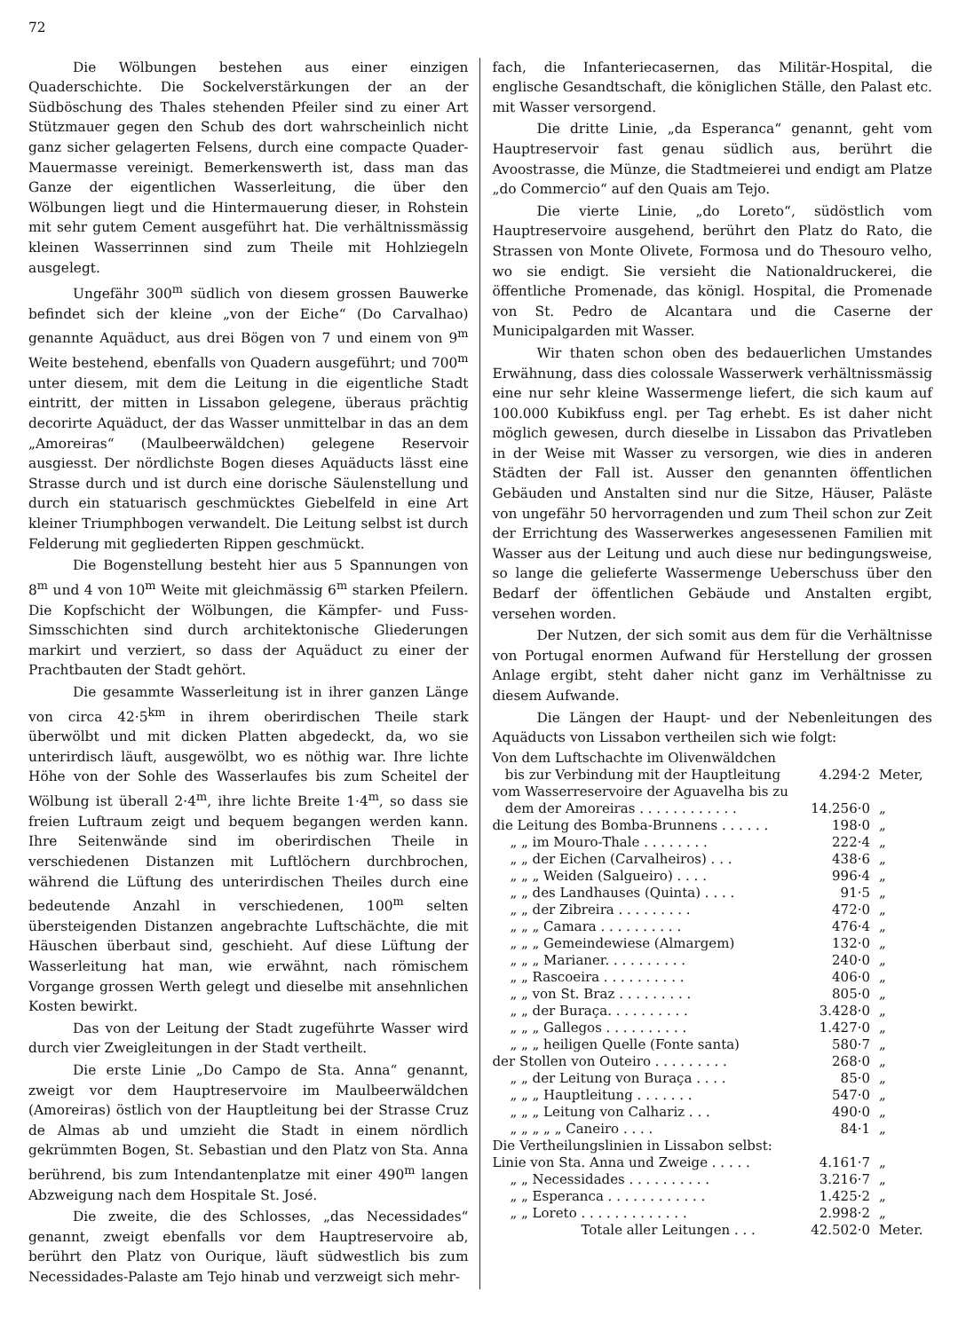72
Die Wölbungen bestehen aus einer einzigen Quaderschichte. Die Sockelverstärkungen der an der Südböschung des Thales stehenden Pfeiler sind zu einer Art Stützmauer gegen den Schub des dort wahrscheinlich nicht ganz sicher gelagerten Felsens, durch eine compacte Quader-Mauermasse vereinigt. Bemerkenswerth ist, dass man das Ganze der eigentlichen Wasserleitung, die über den Wölbungen liegt und die Hintermauerung dieser, in Rohstein mit sehr gutem Cement ausgeführt hat. Die verhältnissmässig kleinen Wasserrinnen sind zum Theile mit Hohlziegeln ausgelegt.
Ungefähr 300<sup>m</sup> südlich von diesem grossen Bauwerke befindet sich der kleine „von der Eiche“ (Do Carvalhao) genannte Aquäduct, aus drei Bögen von 7 und einem von 9<sup>m</sup> Weite bestehend, ebenfalls von Quadern ausgeführt; und 700<sup>m</sup> unter diesem, mit dem die Leitung in die eigentliche Stadt eintritt, der mitten in Lissabon gelegene, überaus prächtig decorirte Aquäduct, der das Wasser unmittelbar in das an dem „Amoreiras“ (Maulbeerwäldchen) gelegene Reservoir ausgiesst. Der nördlichste Bogen dieses Aquäducts lässt eine Strasse durch und ist durch eine dorische Säulenstellung und durch ein statuarisch geschmücktes Giebelfeld in eine Art kleiner Triumphbogen verwandelt. Die Leitung selbst ist durch Felderung mit gegliederten Rippen geschmückt.
Die Bogenstellung besteht hier aus 5 Spannungen von 8<sup>m</sup> und 4 von 10<sup>m</sup> Weite mit gleichmässig 6<sup>m</sup> starken Pfeilern. Die Kopfschicht der Wölbungen, die Kämpfer- und Fuss-Simsschichten sind durch architektonische Gliederungen markirt und verziert, so dass der Aquäduct zu einer der Prachtbauten der Stadt gehört.
Die gesammte Wasserleitung ist in ihrer ganzen Länge von circa 42·5<sup>km</sup> in ihrem oberirdischen Theile stark überwölbt und mit dicken Platten abgedeckt, da, wo sie unterirdisch läuft, ausgewölbt, wo es nöthig war. Ihre lichte Höhe von der Sohle des Wasserlaufes bis zum Scheitel der Wölbung ist überall 2·4<sup>m</sup>, ihre lichte Breite 1·4<sup>m</sup>, so dass sie freien Luftraum zeigt und bequem begangen werden kann. Ihre Seitenwände sind im oberirdischen Theile in verschiedenen Distanzen mit Luftlöchern durchbrochen, während die Lüftung des unterirdischen Theiles durch eine bedeutende Anzahl in verschiedenen, 100<sup>m</sup> selten übersteigenden Distanzen angebrachte Luftschächte, die mit Häuschen überbaut sind, geschieht. Auf diese Lüftung der Wasserleitung hat man, wie erwähnt, nach römischem Vorgange grossen Werth gelegt und dieselbe mit ansehnlichen Kosten bewirkt.
Das von der Leitung der Stadt zugeführte Wasser wird durch vier Zweigleitungen in der Stadt vertheilt.
Die erste Linie „Do Campo de Sta. Anna“ genannt, zweigt vor dem Hauptreservoire im Maulbeerwäldchen (Amoreiras) östlich von der Hauptleitung bei der Strasse Cruz de Almas ab und umzieht die Stadt in einem nördlich gekrümmten Bogen, St. Sebastian und den Platz von Sta. Anna berührend, bis zum Intendantenplatze mit einer 490<sup>m</sup> langen Abzweigung nach dem Hospitale St. José.
Die zweite, die des Schlosses, „das Necessidades“ genannt, zweigt ebenfalls vor dem Hauptreservoire ab, berührt den Platz von Ourique, läuft südwestlich bis zum Necessidades-Palaste am Tejo hinab und verzweigt sich mehr-
fach, die Infanteriecasernen, das Militär-Hospital, die englische Gesandtschaft, die königlichen Ställe, den Palast etc. mit Wasser versorgend.
Die dritte Linie, „da Esperanca“ genannt, geht vom Hauptreservoir fast genau südlich aus, berührt die Avoostrasse, die Münze, die Stadtmeierei und endigt am Platze „do Commercio“ auf den Quais am Tejo.
Die vierte Linie, „do Loreto“, südöstlich vom Hauptreservoire ausgehend, berührt den Platz do Rato, die Strassen von Monte Olivete, Formosa und do Thesouro velho, wo sie endigt. Sie versieht die Nationaldruckerei, die öffentliche Promenade, das königl. Hospital, die Promenade von St. Pedro de Alcantara und die Caserne der Municipalgarden mit Wasser.
Wir thaten schon oben des bedauerlichen Umstandes Erwähnung, dass dies colossale Wasserwerk verhältnissmässig eine nur sehr kleine Wassermenge liefert, die sich kaum auf 100.000 Kubikfuss engl. per Tag erhebt. Es ist daher nicht möglich gewesen, durch dieselbe in Lissabon das Privatleben in der Weise mit Wasser zu versorgen, wie dies in anderen Städten der Fall ist. Ausser den genannten öffentlichen Gebäuden und Anstalten sind nur die Sitze, Häuser, Paläste von ungefähr 50 hervorragenden und zum Theil schon zur Zeit der Errichtung des Wasserwerkes angesessenen Familien mit Wasser aus der Leitung und auch diese nur bedingungsweise, so lange die gelieferte Wassermenge Ueberschuss über den Bedarf der öffentlichen Gebäude und Anstalten ergibt, versehen worden.
Der Nutzen, der sich somit aus dem für die Verhältnisse von Portugal enormen Aufwand für Herstellung der grossen Anlage ergibt, steht daher nicht ganz im Verhältnisse zu diesem Aufwande.
Die Längen der Haupt- und der Nebenleitungen des Aquäducts von Lissabon vertheilen sich wie folgt:
| Von dem Luftschachte im Olivenwäldchen bis zur Verbindung mit der Hauptleitung | 4.294·2 | Meter, |
| vom Wasserreservoire der Aguavelha bis zu dem der Amoreiras . . . . . . . . . . . . | 14.256·0 | „ |
| die Leitung des Bomba-Brunnens . . . . . . | 198·0 | „ |
| „ „ im Mouro-Thale . . . . . . . . | 222·4 | „ |
| „ „ der Eichen (Carvalheiros) . . . | 438·6 | „ |
| „ „ „ Weiden (Salgueiro) . . . . | 996·4 | „ |
| „ „ des Landhauses (Quinta) . . . . | 91·5 | „ |
| „ „ der Zibreira . . . . . . . . . | 472·0 | „ |
| „ „ „ Camara . . . . . . . . . . | 476·4 | „ |
| „ „ „ Gemeindewiese (Almargem) | 132·0 | „ |
| „ „ „ Marianer. . . . . . . . . . | 240·0 | „ |
| „ „ Rascoeira . . . . . . . . . . | 406·0 | „ |
| „ „ von St. Braz . . . . . . . . . | 805·0 | „ |
| „ „ der Buraça. . . . . . . . . . | 3.428·0 | „ |
| „ „ „ Gallegos . . . . . . . . . . | 1.427·0 | „ |
| „ „ „ heiligen Quelle (Fonte santa) | 580·7 | „ |
| der Stollen von Outeiro . . . . . . . . . | 268·0 | „ |
| „ „ der Leitung von Buraça . . . . | 85·0 | „ |
| „ „ „ Hauptleitung . . . . . . . | 547·0 | „ |
| „ „ „ Leitung von Calhariz . . . | 490·0 | „ |
| „ „ „ „ „ Caneiro . . . . | 84·1 | „ |
| Die Vertheilungslinien in Lissabon selbst: | | |
| Linie von Sta. Anna und Zweige . . . . . | 4.161·7 | „ |
| „ „ Necessidades . . . . . . . . . . | 3.216·7 | „ |
| „ „ Esperanca . . . . . . . . . . . . | 1.425·2 | „ |
| „ „ Loreto . . . . . . . . . . . . . | 2.998·2 | „ |
| Totale aller Leitungen . . . | 42.502·0 | Meter. |